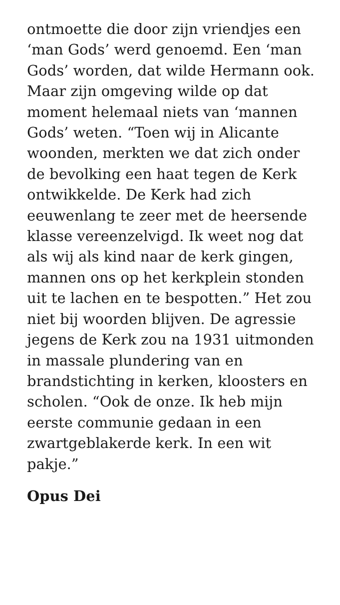ontmoette die door zijn vriendjes een ‘man Gods’ werd genoemd. Een ‘man Gods’ worden, dat wilde Hermann ook. Maar zijn omgeving wilde op dat moment helemaal niets van ‘mannen Gods’ weten. “Toen wij in Alicante woonden, merkten we dat zich onder de bevolking een haat tegen de Kerk ontwikkelde. De Kerk had zich eeuwenlang te zeer met de heersende klasse vereenzelvigd. Ik weet nog dat als wij als kind naar de kerk gingen, mannen ons op het kerkplein stonden uit te lachen en te bespotten.” Het zou niet bij woorden blijven. De agressie jegens de Kerk zou na 1931 uitmonden in massale plundering van en brandstichting in kerken, kloosters en scholen. “Ook de onze. Ik heb mijn eerste communie gedaan in een zwartgeblakerde kerk. In een wit pakje.”
Opus Dei